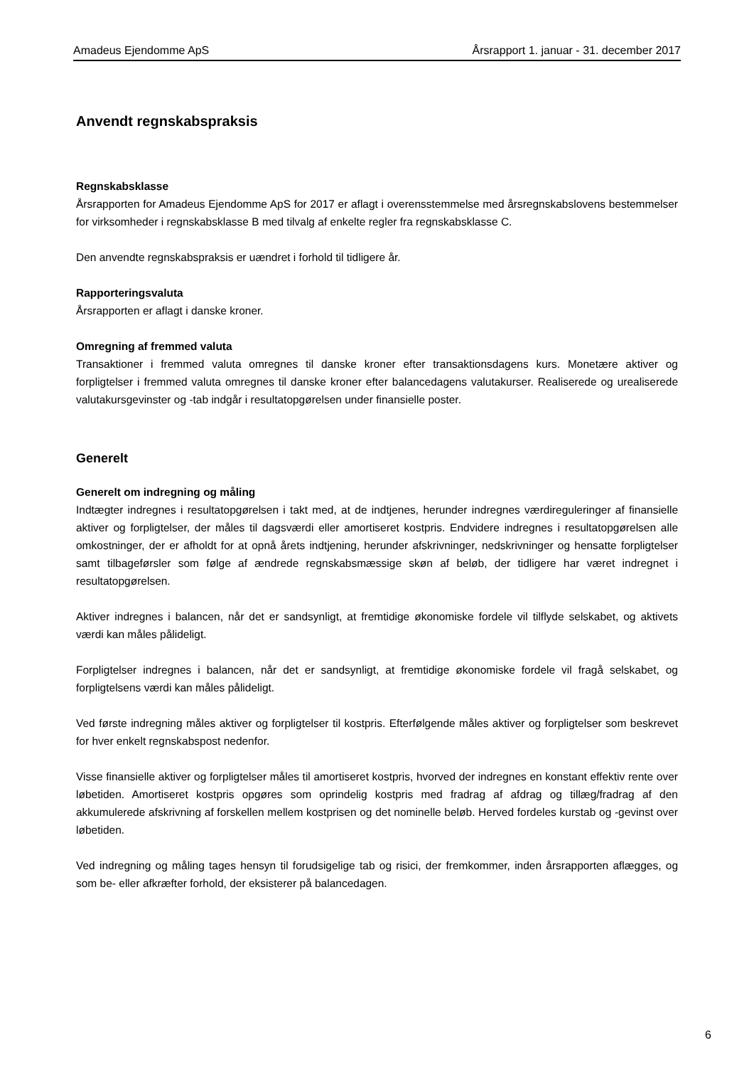Amadeus Ejendomme ApS Årsrapport 1. januar - 31. december 2017
Anvendt regnskabspraksis
Regnskabsklasse
Årsrapporten for Amadeus Ejendomme ApS for 2017 er aflagt i overensstemmelse med årsregnskabslovens bestemmelser for virksomheder i regnskabsklasse B med tilvalg af enkelte regler fra regnskabsklasse C.
Den anvendte regnskabspraksis er uændret i forhold til tidligere år.
Rapporteringsvaluta
Årsrapporten er aflagt i danske kroner.
Omregning af fremmed valuta
Transaktioner i fremmed valuta omregnes til danske kroner efter transaktionsdagens kurs. Monetære aktiver og forpligtelser i fremmed valuta omregnes til danske kroner efter balancedagens valutakurser. Realiserede og urealiserede valutakursgevinster og -tab indgår i resultatopgørelsen under finansielle poster.
Generelt
Generelt om indregning og måling
Indtægter indregnes i resultatopgørelsen i takt med, at de indtjenes, herunder indregnes værdireguleringer af finansielle aktiver og forpligtelser, der måles til dagsværdi eller amortiseret kostpris. Endvidere indregnes i resultatopgørelsen alle omkostninger, der er afholdt for at opnå årets indtjening, herunder afskrivninger, nedskrivninger og hensatte forpligtelser samt tilbageførsler som følge af ændrede regnskabsmæssige skøn af beløb, der tidligere har været indregnet i resultatopgørelsen.
Aktiver indregnes i balancen, når det er sandsynligt, at fremtidige økonomiske fordele vil tilflyde selskabet, og aktivets værdi kan måles pålideligt.
Forpligtelser indregnes i balancen, når det er sandsynligt, at fremtidige økonomiske fordele vil fragå selskabet, og forpligtelsens værdi kan måles pålideligt.
Ved første indregning måles aktiver og forpligtelser til kostpris. Efterfølgende måles aktiver og forpligtelser som beskrevet for hver enkelt regnskabspost nedenfor.
Visse finansielle aktiver og forpligtelser måles til amortiseret kostpris, hvorved der indregnes en konstant effektiv rente over løbetiden. Amortiseret kostpris opgøres som oprindelig kostpris med fradrag af afdrag og tillæg/fradrag af den akkumulerede afskrivning af forskellen mellem kostprisen og det nominelle beløb. Herved fordeles kurstab og -gevinst over løbetiden.
Ved indregning og måling tages hensyn til forudsigelige tab og risici, der fremkommer, inden årsrapporten aflægges, og som be- eller afkræfter forhold, der eksisterer på balancedagen.
6